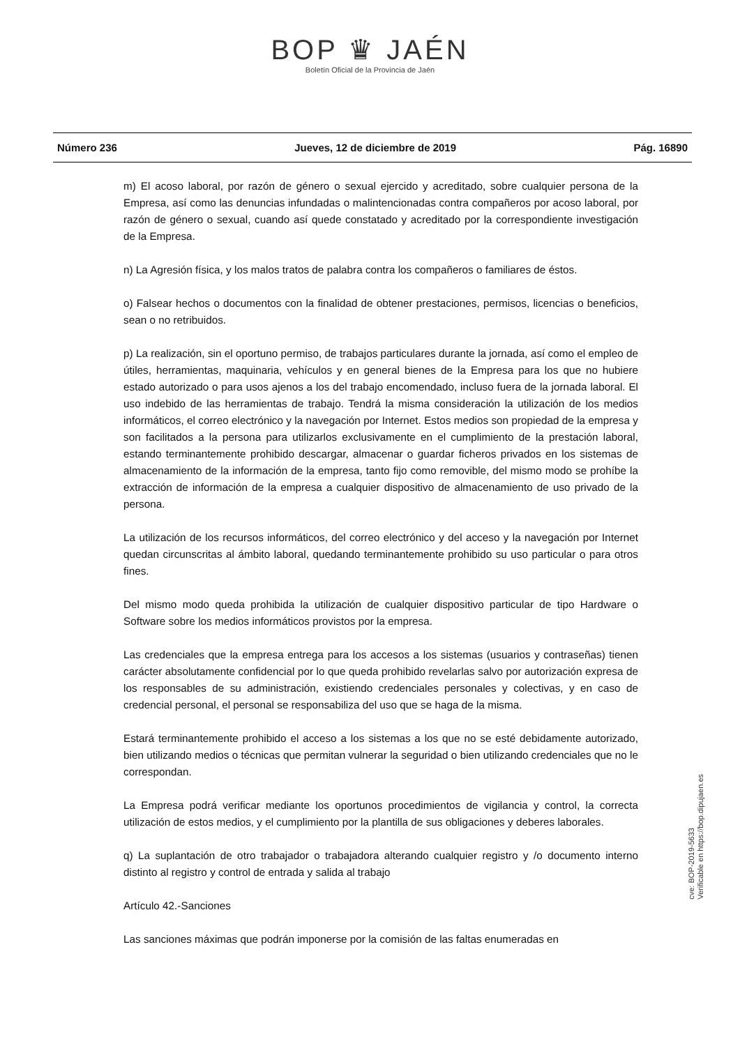BOP ♛ JAÉN
Boletín Oficial de la Provincia de Jaén
Número 236 Jueves, 12 de diciembre de 2019 Pág. 16890
m) El acoso laboral, por razón de género o sexual ejercido y acreditado, sobre cualquier persona de la Empresa, así como las denuncias infundadas o malintencionadas contra compañeros por acoso laboral, por razón de género o sexual, cuando así quede constatado y acreditado por la correspondiente investigación de la Empresa.
n) La Agresión física, y los malos tratos de palabra contra los compañeros o familiares de éstos.
o) Falsear hechos o documentos con la finalidad de obtener prestaciones, permisos, licencias o beneficios, sean o no retribuidos.
p) La realización, sin el oportuno permiso, de trabajos particulares durante la jornada, así como el empleo de útiles, herramientas, maquinaria, vehículos y en general bienes de la Empresa para los que no hubiere estado autorizado o para usos ajenos a los del trabajo encomendado, incluso fuera de la jornada laboral. El uso indebido de las herramientas de trabajo. Tendrá la misma consideración la utilización de los medios informáticos, el correo electrónico y la navegación por Internet. Estos medios son propiedad de la empresa y son facilitados a la persona para utilizarlos exclusivamente en el cumplimiento de la prestación laboral, estando terminantemente prohibido descargar, almacenar o guardar ficheros privados en los sistemas de almacenamiento de la información de la empresa, tanto fijo como removible, del mismo modo se prohíbe la extracción de información de la empresa a cualquier dispositivo de almacenamiento de uso privado de la persona.
La utilización de los recursos informáticos, del correo electrónico y del acceso y la navegación por Internet quedan circunscritas al ámbito laboral, quedando terminantemente prohibido su uso particular o para otros fines.
Del mismo modo queda prohibida la utilización de cualquier dispositivo particular de tipo Hardware o Software sobre los medios informáticos provistos por la empresa.
Las credenciales que la empresa entrega para los accesos a los sistemas (usuarios y contraseñas) tienen carácter absolutamente confidencial por lo que queda prohibido revelarlas salvo por autorización expresa de los responsables de su administración, existiendo credenciales personales y colectivas, y en caso de credencial personal, el personal se responsabiliza del uso que se haga de la misma.
Estará terminantemente prohibido el acceso a los sistemas a los que no se esté debidamente autorizado, bien utilizando medios o técnicas que permitan vulnerar la seguridad o bien utilizando credenciales que no le correspondan.
La Empresa podrá verificar mediante los oportunos procedimientos de vigilancia y control, la correcta utilización de estos medios, y el cumplimiento por la plantilla de sus obligaciones y deberes laborales.
q) La suplantación de otro trabajador o trabajadora alterando cualquier registro y /o documento interno distinto al registro y control de entrada y salida al trabajo
Artículo 42.-Sanciones
Las sanciones máximas que podrán imponerse por la comisión de las faltas enumeradas en
cve: BOP-2019-5633
Verificable en https://bop.dipujaen.es